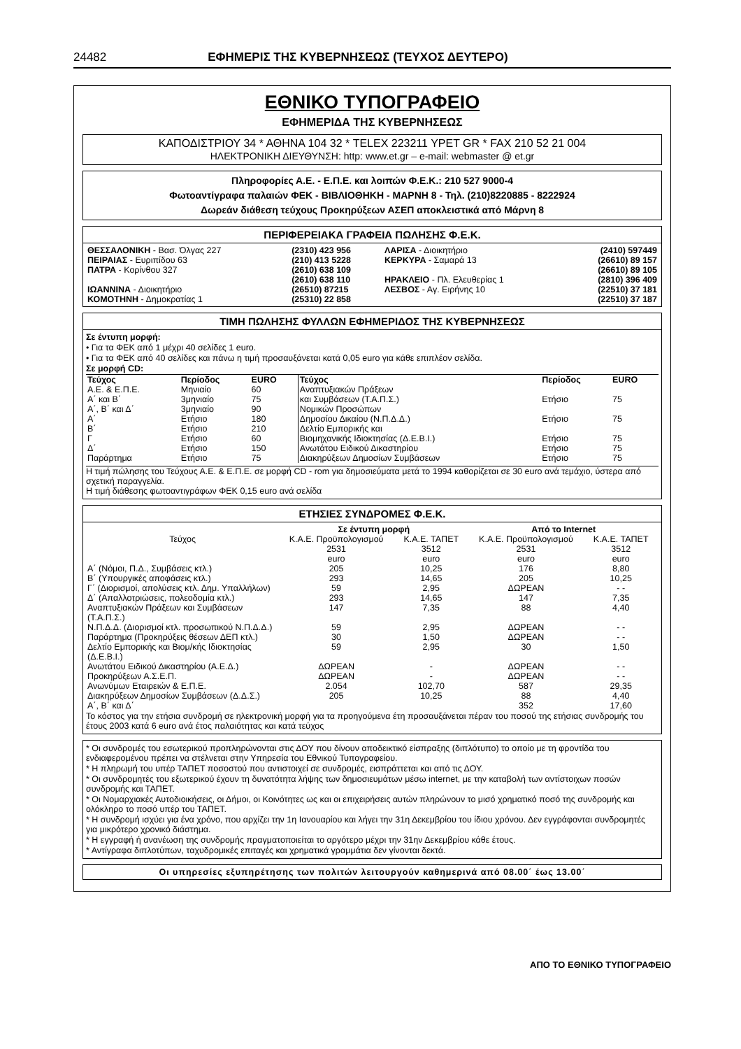24482 ΕΦΗΜΕΡΙΣ ΤΗΣ ΚΥΒΕΡΝΗΣΕΩΣ (ΤΕΥΧΟΣ ΔΕΥΤΕΡΟ)
ΕΘΝΙΚΟ ΤΥΠΟΓΡΑΦΕΙΟ
ΕΦΗΜΕΡΙΔΑ ΤΗΣ ΚΥΒΕΡΝΗΣΕΩΣ
ΚΑΠΟΔΙΣΤΡΙΟΥ 34 * ΑΘΗΝΑ 104 32 * TELEX 223211 YPET GR * FAX 210 52 21 004
ΗΛΕΚΤΡΟΝΙΚΗ ΔΙΕΥΘΥΝΣΗ: http: www.et.gr – e-mail: webmaster @ et.gr
Πληροφορίες Α.Ε. - Ε.Π.Ε. και λοιπών Φ.Ε.Κ.: 210 527 9000-4
Φωτοαντίγραφα παλαιών ΦΕΚ - ΒΙΒΛΙΟΘΗΚΗ - ΜΑΡΝΗ 8 - Τηλ. (210)8220885 - 8222924
Δωρεάν διάθεση τεύχους Προκηρύξεων ΑΣΕΠ αποκλειστικά από Μάρνη 8
ΠΕΡΙΦΕΡΕΙΑΚΑ ΓΡΑΦΕΙΑ ΠΩΛΗΣΗΣ Φ.Ε.Κ.
| ΘΕΣΣΑΛΟΝΙΚΗ - Βασ. Όλγας 227 | (2310) 423 956 | ΛΑΡΙΣΑ - Διοικητήριο | (2410) 597449 |
| ΠΕΙΡΑΙΑΣ - Ευριπίδου 63 | (210) 413 5228 | ΚΕΡΚΥΡΑ - Σαμαρά 13 | (26610) 89 157 |
| ΠΑΤΡΑ - Κορίνθου 327 | (2610) 638 109 | | (26610) 89 105 |
| | (2610) 638 110 | ΗΡΑΚΛΕΙΟ - Πλ. Ελευθερίας 1 | (2810) 396 409 |
| ΙΩΑΝΝΙΝΑ - Διοικητήριο | (26510) 87215 | ΛΕΣΒΟΣ - Αγ. Ειρήνης 10 | (22510) 37 181 |
| ΚΟΜΟΤΗΝΗ - Δημοκρατίας 1 | (25310) 22 858 | | (22510) 37 187 |
ΤΙΜΗ ΠΩΛΗΣΗΣ ΦΥΛΛΩΝ ΕΦΗΜΕΡΙΔΟΣ ΤΗΣ ΚΥΒΕΡΝΗΣΕΩΣ
Σε έντυπη μορφή:
• Για τα ΦΕΚ από 1 μέχρι 40 σελίδες 1 euro.
• Για τα ΦΕΚ από 40 σελίδες και πάνω η τιμή προσαυξάνεται κατά 0,05 euro για κάθε επιπλέον σελίδα.
Σε μορφή CD:
| Τεύχος | Περίοδος | EURO | Τεύχος | Περίοδος | EURO |
| --- | --- | --- | --- | --- | --- |
| Α.Ε. & Ε.Π.Ε. Α΄ και Β΄ Α΄, Β΄ και Δ΄ Α΄ Β΄ Γ Δ΄ Παράρτημα | Μηνιαίο 3μηνιαίο 3μηνιαίο Ετήσιο Ετήσιο Ετήσιο Ετήσιο Ετήσιο | 60 75 90 180 210 60 150 75 | Αναπτυξιακών Πράξεων και Συμβάσεων (Τ.Α.Π.Σ.) Νομικών Προσώπων Δημοσίου Δικαίου (Ν.Π.Δ.Δ.) Δελτίο Εμπορικής και Βιομηχανικής Ιδιοκτησίας (Δ.Ε.Β.Ι.) Ανωτάτου Ειδικού Δικαστηρίου Διακηρύξεων Δημοσίων Συμβάσεων | Ετήσιο Ετήσιο Ετήσιο Ετήσιο Ετήσιο | 75 75 75 75 75 |
Η τιμή πώλησης του Τεύχους Α.Ε. & Ε.Π.Ε. σε μορφή CD - rom για δημοσιεύματα μετά το 1994 καθορίζεται σε 30 euro ανά τεμάχιο, ύστερα από σχετική παραγγελία.
Η τιμή διάθεσης φωτοαντιγράφων ΦΕΚ 0,15 euro ανά σελίδα
ΕΤΗΣΙΕΣ ΣΥΝΔΡΟΜΕΣ Φ.Ε.Κ.
| | Σε έντυπη μορφή | | Από το Internet | |
| --- | --- | --- | --- | --- |
| Τεύχος | Κ.Α.Ε. Προϋπολογισμού 2531 | Κ.Α.Ε. ΤΑΠΕΤ 3512 | Κ.Α.Ε. Προϋπολογισμού 2531 | Κ.Α.Ε. ΤΑΠΕΤ 3512 |
| | euro | euro | euro | euro |
| Α΄ (Νόμοι, Π.Δ., Συμβάσεις κτλ.) | 205 | 10,25 | 176 | 8,80 |
| Β΄ (Υπουργικές αποφάσεις κτλ.) | 293 | 14,65 | 205 | 10,25 |
| Γ΄ (Διορισμοί, απολύσεις κτλ. Δημ. Υπαλλήλων) | 59 | 2,95 | ΔΩΡΕΑΝ | - - |
| Δ΄ (Απαλλοτριώσεις, πολεοδομία κτλ.) | 293 | 14,65 | 147 | 7,35 |
| Αναπτυξιακών Πράξεων και Συμβάσεων (Τ.Α.Π.Σ.) | 147 | 7,35 | 88 | 4,40 |
| Ν.Π.Δ.Δ. (Διορισμοί κτλ. προσωπικού Ν.Π.Δ.Δ.) | 59 | 2,95 | ΔΩΡΕΑΝ | - - |
| Παράρτημα (Προκηρύξεις θέσεων ΔΕΠ κτλ.) | 30 | 1,50 | ΔΩΡΕΑΝ | - - |
| Δελτίο Εμπορικής και Βιομ/κής Ιδιοκτησίας (Δ.Ε.Β.Ι.) | 59 | 2,95 | 30 | 1,50 |
| Ανωτάτου Ειδικού Δικαστηρίου (Α.Ε.Δ.) | ΔΩΡΕΑΝ | - | ΔΩΡΕΑΝ | - - |
| Προκηρύξεων Α.Σ.Ε.Π. | ΔΩΡΕΑΝ | - | ΔΩΡΕΑΝ | - - |
| Ανωνύμων Εταιρειών & Ε.Π.Ε. | 2.054 | 102,70 | 587 | 29,35 |
| Διακηρύξεων Δημοσίων Συμβάσεων (Δ.Δ.Σ.) | 205 | 10,25 | 88 | 4,40 |
| Α΄, Β΄ και Δ΄ | | | 352 | 17,60 |
Το κόστος για την ετήσια συνδρομή σε ηλεκτρονική μορφή για τα προηγούμενα έτη προσαυξάνεται πέραν του ποσού της ετήσιας συνδρομής του έτους 2003 κατά 6 euro ανά έτος παλαιότητας και κατά τεύχος
* Οι συνδρομές του εσωτερικού προπληρώνονται στις ΔΟΥ που δίνουν αποδεικτικό είσπραξης (διπλότυπο) το οποίο με τη φροντίδα του ενδιαφερομένου πρέπει να στέλνεται στην Υπηρεσία του Εθνικού Τυπογραφείου.
* Η πληρωμή του υπέρ ΤΑΠΕΤ ποσοστού που αντιστοιχεί σε συνδρομές, εισπράττεται και από τις ΔΟΥ.
* Οι συνδρομητές του εξωτερικού έχουν τη δυνατότητα λήψης των δημοσιευμάτων μέσω internet, με την καταβολή των αντίστοιχων ποσών συνδρομής και ΤΑΠΕΤ.
* Οι Νομαρχιακές Αυτοδιοικήσεις, οι Δήμοι, οι Κοινότητες ως και οι επιχειρήσεις αυτών πληρώνουν το μισό χρηματικό ποσό της συνδρομής και ολόκληρο το ποσό υπέρ του ΤΑΠΕΤ.
* Η συνδρομή ισχύει για ένα χρόνο, που αρχίζει την 1η Ιανουαρίου και λήγει την 31η Δεκεμβρίου του ίδιου χρόνου. Δεν εγγράφονται συνδρομητές για μικρότερο χρονικό διάστημα.
* Η εγγραφή ή ανανέωση της συνδρομής πραγματοποιείται το αργότερο μέχρι την 31ην Δεκεμβρίου κάθε έτους.
* Αντίγραφα διπλοτύπων, ταχυδρομικές επιταγές και χρηματικά γραμμάτια δεν γίνονται δεκτά.
Οι υπηρεσίες εξυπηρέτησης των πολιτών λειτουργούν καθημερινά από 08.00΄ έως 13.00΄
ΑΠΟ ΤΟ ΕΘΝΙΚΟ ΤΥΠΟΓΡΑΦΕΙΟ